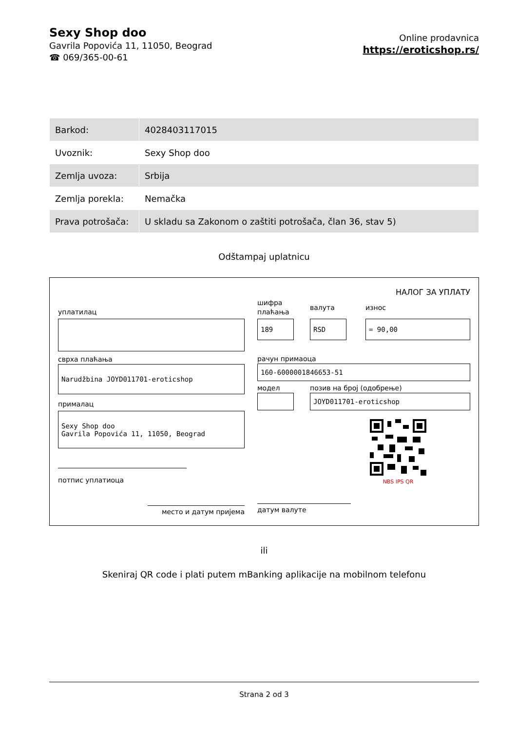Sexy Shop doo
Gavrila Popovića 11, 11050, Beograd
☎ 069/365-00-61
Online prodavnica
https://eroticshop.rs/
| Barkod: | 4028403117015 |
| Uvoznik: | Sexy Shop doo |
| Zemlja uvoza: | Srbija |
| Zemlja porekla: | Nemačka |
| Prava potrošača: | U skladu sa Zakonom o zaštiti potrošača, član 36, stav 5) |
Odštampaj uplatnicu
НАЛОГ ЗА УПЛАТУ
уплатилац
сврха плаћања
Narudžbina JOYD011701-eroticshop
прималац
Sexy Shop doo
Gavrila Popovića 11, 11050, Beograd
потпис уплатиоца
место и датум пријема
шифра плаћања
189
валута
RSD
износ
= 90,00
рачун примаоца
160-6000001846653-51
модел позив на број (одобрење)
JOYD011701-eroticshop
NBS IPS QR
датум валуте
ili
Skeniraj QR code i plati putem mBanking aplikacije na mobilnom telefonu
Strana 2 od 3